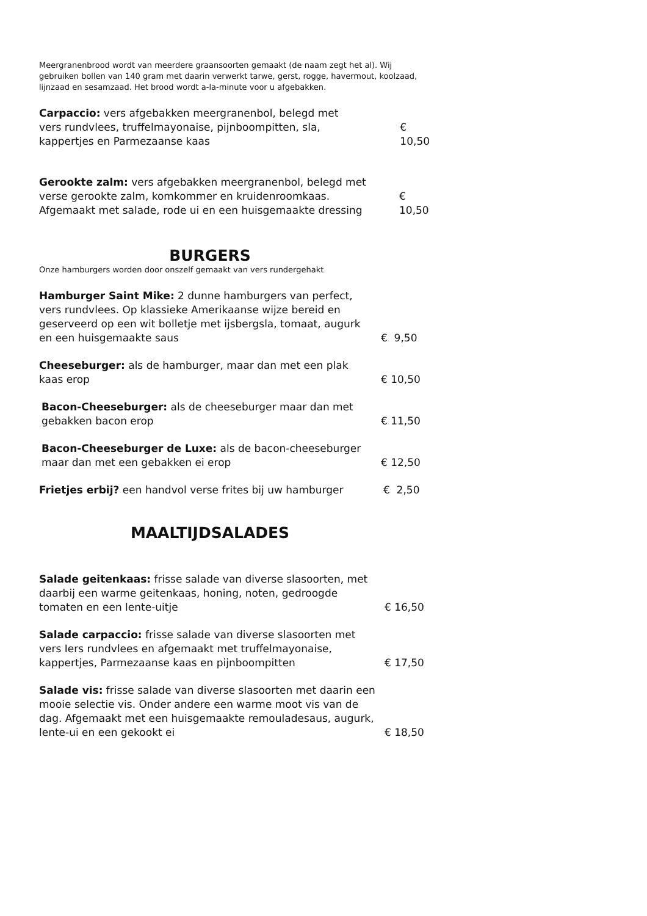Meergranenbrood wordt van meerdere graansoorten gemaakt (de naam zegt het al). Wij gebruiken bollen van 140 gram met daarin verwerkt tarwe, gerst, rogge, havermout, koolzaad, lijnzaad en sesamzaad. Het brood wordt a-la-minute voor u afgebakken.
Carpaccio: vers afgebakken meergranenbol, belegd met vers rundvlees, truffelmayonaise, pijnboompitten, sla, kappertjes en Parmezaanse kaas
€ 10,50
Gerookte zalm: vers afgebakken meergranenbol, belegd met verse gerookte zalm, komkommer en kruidenroomkaas. Afgemaakt met salade, rode ui en een huisgemaakte dressing
€ 10,50
BURGERS
Onze hamburgers worden door onszelf gemaakt van vers rundergehakt
Hamburger Saint Mike: 2 dunne hamburgers van perfect, vers rundvlees. Op klassieke Amerikaanse wijze bereid en geserveerd op een wit bolletje met ijsbergsla, tomaat, augurk en een huisgemaakte saus
€ 9,50
Cheeseburger: als de hamburger, maar dan met een plak kaas erop
€ 10,50
Bacon-Cheeseburger: als de cheeseburger maar dan met gebakken bacon erop
€ 11,50
Bacon-Cheeseburger de Luxe: als de bacon-cheeseburger maar dan met een gebakken ei erop
€ 12,50
Frietjes erbij? een handvol verse frites bij uw hamburger
€ 2,50
MAALTIJDSALADES
Salade geitenkaas: frisse salade van diverse slasoorten, met daarbij een warme geitenkaas, honing, noten, gedroogde tomaten en een lente-uitje
€ 16,50
Salade carpaccio: frisse salade van diverse slasoorten met vers Iers rundvlees en afgemaakt met truffelmayonaise, kappertjes, Parmezaanse kaas en pijnboompitten
€ 17,50
Salade vis: frisse salade van diverse slasoorten met daarin een mooie selectie vis. Onder andere een warme moot vis van de dag. Afgemaakt met een huisgemaakte remouladesaus, augurk, lente-ui en een gekookt ei
€ 18,50